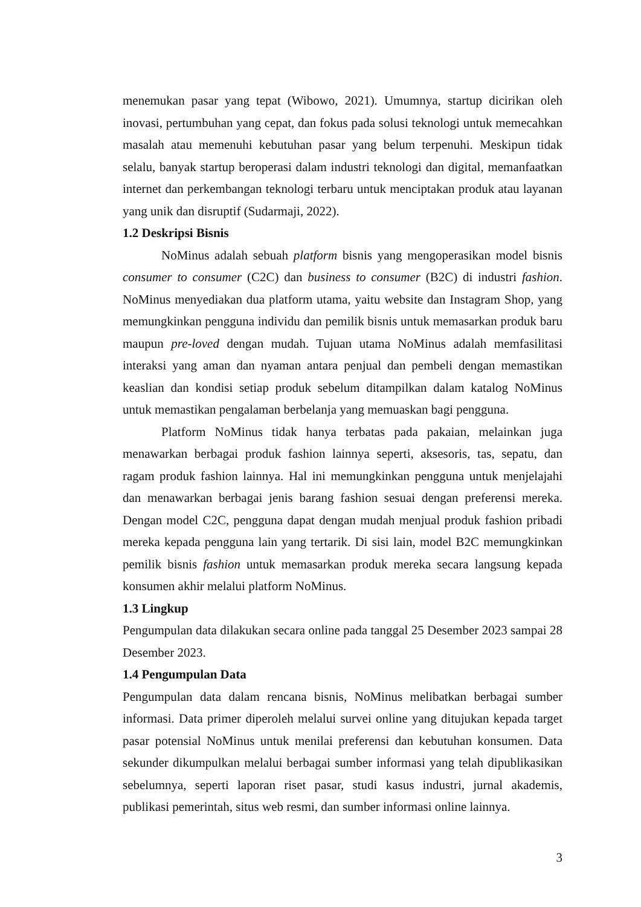menemukan pasar yang tepat (Wibowo, 2021). Umumnya, startup dicirikan oleh inovasi, pertumbuhan yang cepat, dan fokus pada solusi teknologi untuk memecahkan masalah atau memenuhi kebutuhan pasar yang belum terpenuhi. Meskipun tidak selalu, banyak startup beroperasi dalam industri teknologi dan digital, memanfaatkan internet dan perkembangan teknologi terbaru untuk menciptakan produk atau layanan yang unik dan disruptif (Sudarmaji, 2022).
1.2 Deskripsi Bisnis
NoMinus adalah sebuah platform bisnis yang mengoperasikan model bisnis consumer to consumer (C2C) dan business to consumer (B2C) di industri fashion. NoMinus menyediakan dua platform utama, yaitu website dan Instagram Shop, yang memungkinkan pengguna individu dan pemilik bisnis untuk memasarkan produk baru maupun pre-loved dengan mudah. Tujuan utama NoMinus adalah memfasilitasi interaksi yang aman dan nyaman antara penjual dan pembeli dengan memastikan keaslian dan kondisi setiap produk sebelum ditampilkan dalam katalog NoMinus untuk memastikan pengalaman berbelanja yang memuaskan bagi pengguna.
Platform NoMinus tidak hanya terbatas pada pakaian, melainkan juga menawarkan berbagai produk fashion lainnya seperti, aksesoris, tas, sepatu, dan ragam produk fashion lainnya. Hal ini memungkinkan pengguna untuk menjelajahi dan menawarkan berbagai jenis barang fashion sesuai dengan preferensi mereka. Dengan model C2C, pengguna dapat dengan mudah menjual produk fashion pribadi mereka kepada pengguna lain yang tertarik. Di sisi lain, model B2C memungkinkan pemilik bisnis fashion untuk memasarkan produk mereka secara langsung kepada konsumen akhir melalui platform NoMinus.
1.3 Lingkup
Pengumpulan data dilakukan secara online pada tanggal 25 Desember 2023 sampai 28 Desember 2023.
1.4 Pengumpulan Data
Pengumpulan data dalam rencana bisnis, NoMinus melibatkan berbagai sumber informasi. Data primer diperoleh melalui survei online yang ditujukan kepada target pasar potensial NoMinus untuk menilai preferensi dan kebutuhan konsumen. Data sekunder dikumpulkan melalui berbagai sumber informasi yang telah dipublikasikan sebelumnya, seperti laporan riset pasar, studi kasus industri, jurnal akademis, publikasi pemerintah, situs web resmi, dan sumber informasi online lainnya.
3